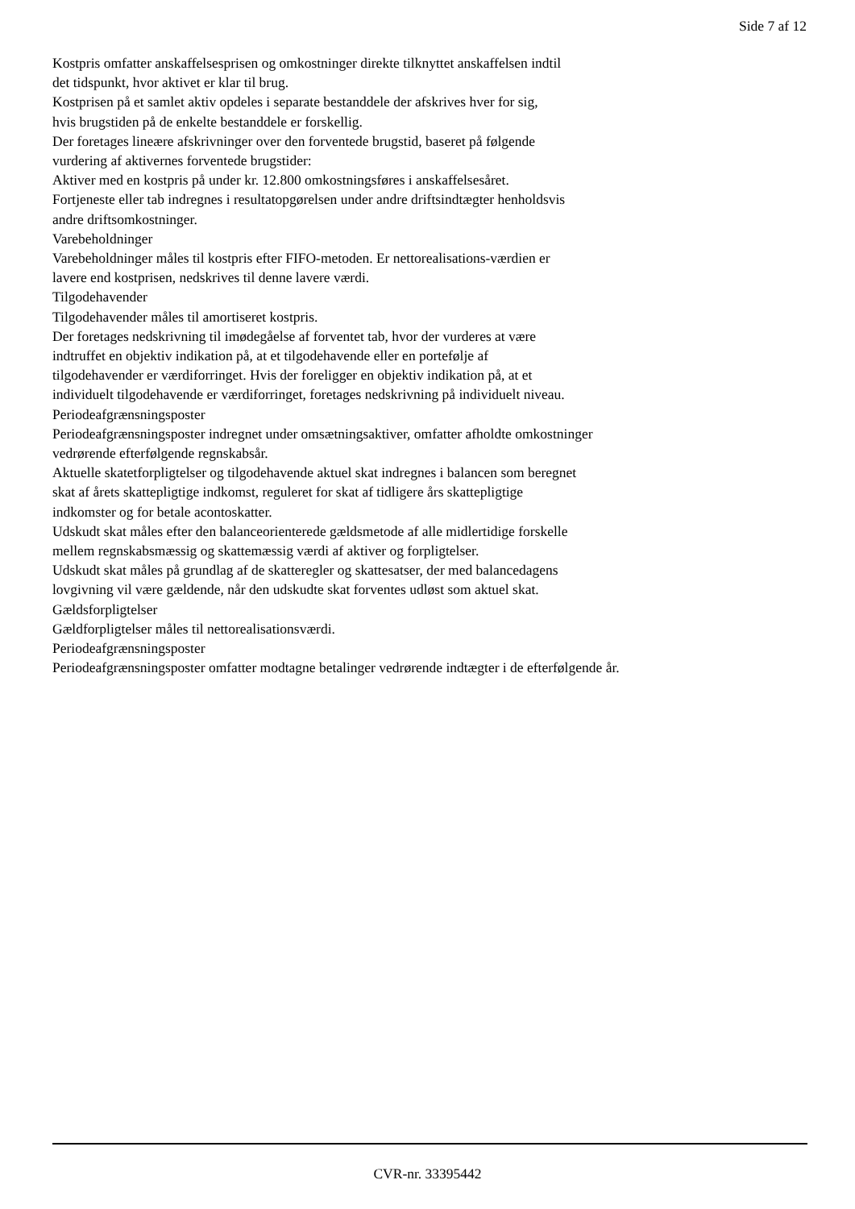Side 7 af 12
Kostpris omfatter anskaffelsesprisen og omkostninger direkte tilknyttet anskaffelsen indtil
det tidspunkt, hvor aktivet er klar til brug.
Kostprisen på et samlet aktiv opdeles i separate bestanddele der afskrives hver for sig,
hvis brugstiden på de enkelte bestanddele er forskellig.
Der foretages lineære afskrivninger over den forventede brugstid, baseret på følgende
vurdering af aktivernes forventede brugstider:
Aktiver med en kostpris på under kr. 12.800 omkostningsføres i anskaffelsesåret.
Fortjeneste eller tab indregnes i resultatopgørelsen under andre driftsindtægter henholdsvis
andre driftsomkostninger.
Varebeholdninger
Varebeholdninger måles til kostpris efter FIFO-metoden. Er nettorealisations-værdien er
lavere end kostprisen, nedskrives til denne lavere værdi.
Tilgodehavender
Tilgodehavender måles til amortiseret kostpris.
Der foretages nedskrivning til imødegåelse af forventet tab, hvor der vurderes at være
indtruffet en objektiv indikation på, at et tilgodehavende eller en portefølje af
tilgodehavender er værdiforringet. Hvis der foreligger en objektiv indikation på, at et
individuelt tilgodehavende er værdiforringet, foretages nedskrivning på individuelt niveau.
Periodeafgrænsningsposter
Periodeafgrænsningsposter indregnet under omsætningsaktiver, omfatter afholdte omkostninger
vedrørende efterfølgende regnskabsår.
Aktuelle skatetforpligtelser og tilgodehavende aktuel skat indregnes i balancen som beregnet
skat af årets skattepligtige indkomst, reguleret for skat af tidligere års skattepligtige
indkomster og for betale acontoskatter.
Udskudt skat måles efter den balanceorienterede gældsmetode af alle midlertidige forskelle
mellem regnskabsmæssig og skattemæssig værdi af aktiver og forpligtelser.
Udskudt skat måles på grundlag af de skatteregler og skattesatser, der med balancedagens
lovgivning vil være gældende, når den udskudte skat forventes udløst som aktuel skat.
Gældsforpligtelser
Gældforpligtelser måles til nettorealisationsværdi.
Periodeafgrænsningsposter
Periodeafgrænsningsposter omfatter modtagne betalinger vedrørende indtægter i de efterfølgende år.
CVR-nr. 33395442